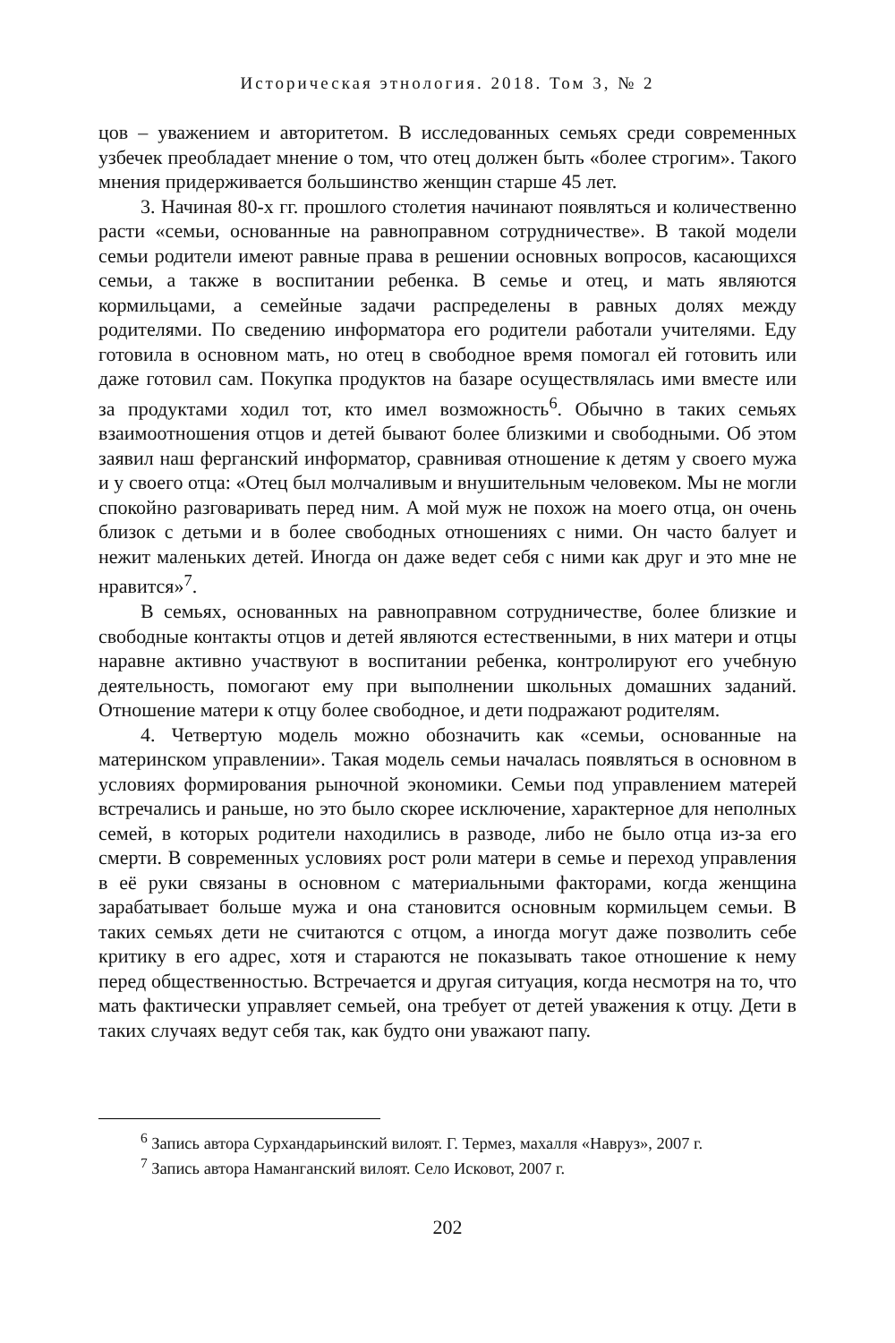Историческая этнология. 2018. Том 3, № 2
цов – уважением и авторитетом. В исследованных семьях среди современных узбечек преобладает мнение о том, что отец должен быть «более строгим». Такого мнения придерживается большинство женщин старше 45 лет.
3. Начиная 80-х гг. прошлого столетия начинают появляться и количественно расти «семьи, основанные на равноправном сотрудничестве». В такой модели семьи родители имеют равные права в решении основных вопросов, касающихся семьи, а также в воспитании ребенка. В семье и отец, и мать являются кормильцами, а семейные задачи распределены в равных долях между родителями. По сведению информатора его родители работали учителями. Еду готовила в основном мать, но отец в свободное время помогал ей готовить или даже готовил сам. Покупка продуктов на базаре осуществлялась ими вместе или за продуктами ходил тот, кто имел возможность<sup>6</sup>. Обычно в таких семьях взаимоотношения отцов и детей бывают более близкими и свободными. Об этом заявил наш ферганский информатор, сравнивая отношение к детям у своего мужа и у своего отца: «Отец был молчаливым и внушительным человеком. Мы не могли спокойно разговаривать перед ним. А мой муж не похож на моего отца, он очень близок с детьми и в более свободных отношениях с ними. Он часто балует и нежит маленьких детей. Иногда он даже ведет себя с ними как друг и это мне не нравится»<sup>7</sup>.
В семьях, основанных на равноправном сотрудничестве, более близкие и свободные контакты отцов и детей являются естественными, в них матери и отцы наравне активно участвуют в воспитании ребенка, контролируют его учебную деятельность, помогают ему при выполнении школьных домашних заданий. Отношение матери к отцу более свободное, и дети подражают родителям.
4. Четвертую модель можно обозначить как «семьи, основанные на материнском управлении». Такая модель семьи началась появляться в основном в условиях формирования рыночной экономики. Семьи под управлением матерей встречались и раньше, но это было скорее исключение, характерное для неполных семей, в которых родители находились в разводе, либо не было отца из-за его смерти. В современных условиях рост роли матери в семье и переход управления в её руки связаны в основном с материальными факторами, когда женщина зарабатывает больше мужа и она становится основным кормильцем семьи. В таких семьях дети не считаются с отцом, а иногда могут даже позволить себе критику в его адрес, хотя и стараются не показывать такое отношение к нему перед общественностью. Встречается и другая ситуация, когда несмотря на то, что мать фактически управляет семьей, она требует от детей уважения к отцу. Дети в таких случаях ведут себя так, как будто они уважают папу.
<sup>6</sup> Запись автора Сурхандарьинский вилоят. Г. Термез, махалля «Навруз», 2007 г.
<sup>7</sup> Запись автора Наманганский вилоят. Село Исковот, 2007 г.
202